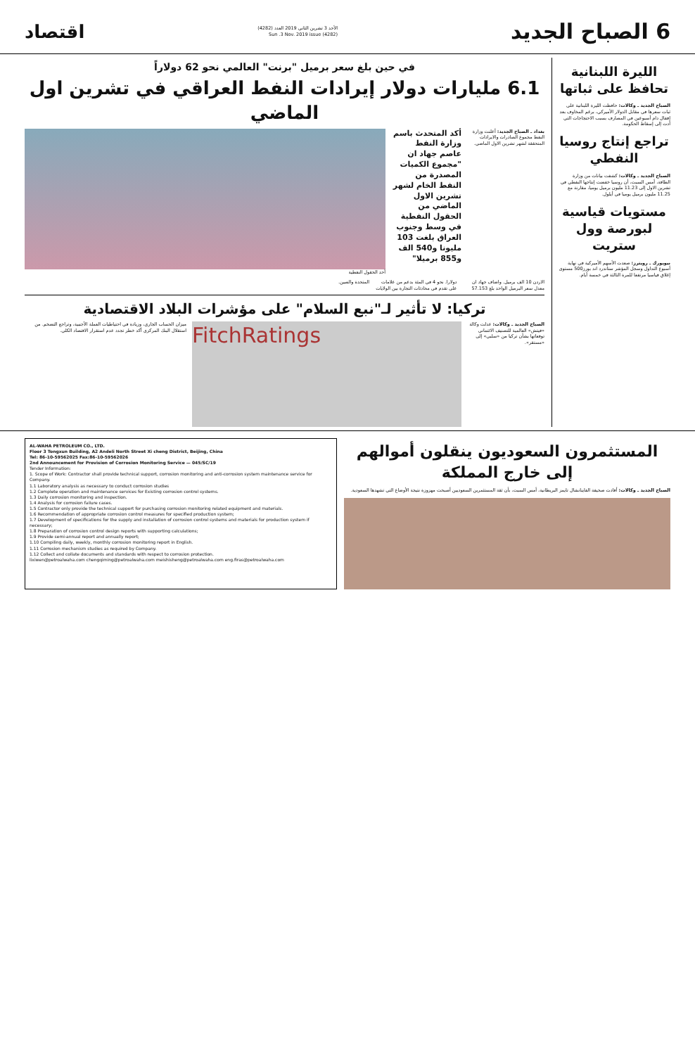6 الصباح الجديد
الأحد 3 تشرين الثاني 2019 العدد (4282)
Sun .3 Nov. 2019 issue (4282)
اقتصاد
الليرة اللبنانية تحافظ على ثباتها
الصباح الجديد ـ وكالات: حافظت الليرة اللبنانية على ثبات سعرها في مقابل الدولار الأميركي، برغم المخاوف بعد إقفال دام أسبوعين في المصارف بسبب الاحتجاجات التي أدت إلى إسقاط الحكومة.
تراجع إنتاج روسيا النفطي
الصباح الجديد ـ وكالات: كشفت بيانات من وزارة الطاقة، أمس السبت، أن روسيا خفضت إنتاجها النفطي في تشرين الاول إلى 11.23 مليون برميل يوميا، مقارنة مع 11.25 مليون برميل يوميا في أيلول.
مستويات قياسية لبورصة وول ستريت
نيويورك ـ رويترز: صعدت الأسهم الأميركية في نهاية أسبوع التداول وسجل المؤشر ستاندرد اند بورز500 مستوى إغلاق قياسيا مرتفعا للمرة الثالثة في خمسة أيام.
في حين بلغ سعر برميل "برنت" العالمي نحو 62 دولاراً
6.1 مليارات دولار إيرادات النفط العراقي في تشرين اول الماضي
بغداد ـ الصباح الجديد: أعلنت وزارة النفط مجموع الصادرات والايرادات المتحققة لشهر تشرين الاول الماضي.
أكد المتحدث باسم وزارة النفط عاصم جهاد ان "مجموع الكميات المصدرة من النفط الخام لشهر تشرين الاول الماضي من الحقول النفطية في وسط وجنوب العراق بلغت 103 مليونا و540 الف و855 برميلا"
أحد الحقول النفطية
الاردن 10 الف برميل. واضاف جهاد ان معدل سعر البرميل الواحد بلغ 57.153 دولارا. نحو 4 في المئة بدعم من علامات على تقدم في محادثات التجارة بين الولايات المتحدة والصين.
تركيا: لا تأثير لـ"نبع السلام" على مؤشرات البلاد الاقتصادية
الصباح الجديد ـ وكالات: عدلت وكالة «فيتش» العالمية للتصنيف الائتماني توقعاتها بشأن تركيا من «سلبي» إلى «مستقر».
FitchRatings
ميزان الحساب الجاري، وزيادة في احتياطيات العملة الأجنبية، وتراجع التضخم. من استقلال البنك المركزي أكد خطر تجدد عدم استقرار الاقتصاد الكلي.
المستثمرون السعوديون ينقلون أموالهم إلى خارج المملكة
الصباح الجديد ـ وكالات: أفادت صحيفة الفاينانشال تايمز البريطانية، أمس السبت، بأن ثقة المستثمرين السعوديين أصبحت مهزوزة نتيجة الأوضاع التي تشهدها السعودية.
AL-WAHA PETROLEUM CO., LTD.
Floor 3 Tongxun Building, A2 Andeli North Street Xi cheng District, Beijing, China
Tel: 86-10-59562025 Fax:86-10-59562026
2nd Announcement for Provision of Corrosion Monitoring Service — 045/SC/19
Tender Information:
1. Scope of Work: Contractor shall provide technical support, corrosion monitoring and anti-corrosion system maintenance service for Company.
1.1 Laboratory analysis as necessary to conduct corrosion studies
1.2 Complete operation and maintenance services for Existing corrosion control systems.
1.3 Daily corrosion monitoring and inspection.
1.4 Analysis for corrosion failure cases.
1.5 Contractor only provide the technical support for purchasing corrosion monitoring related equipment and materials.
1.6 Recommendation of appropriate corrosion control measures for specified production system;
1.7 Development of specifications for the supply and installation of corrosion control systems and materials for production system if necessary;
1.8 Preparation of corrosion control design reports with supporting calculations;
1.9 Provide semi-annual report and annually report;
1.10 Compiling daily, weekly, monthly corrosion monitoring report in English.
1.11 Corrosion mechanism studies as required by Company.
1.12 Collect and collate documents and standards with respect to corrosion protection.
lixiwen@petroalwaha.com chengqiming@petroalwaha.com meishisheng@petroalwaha.com eng.firas@petroalwaha.com